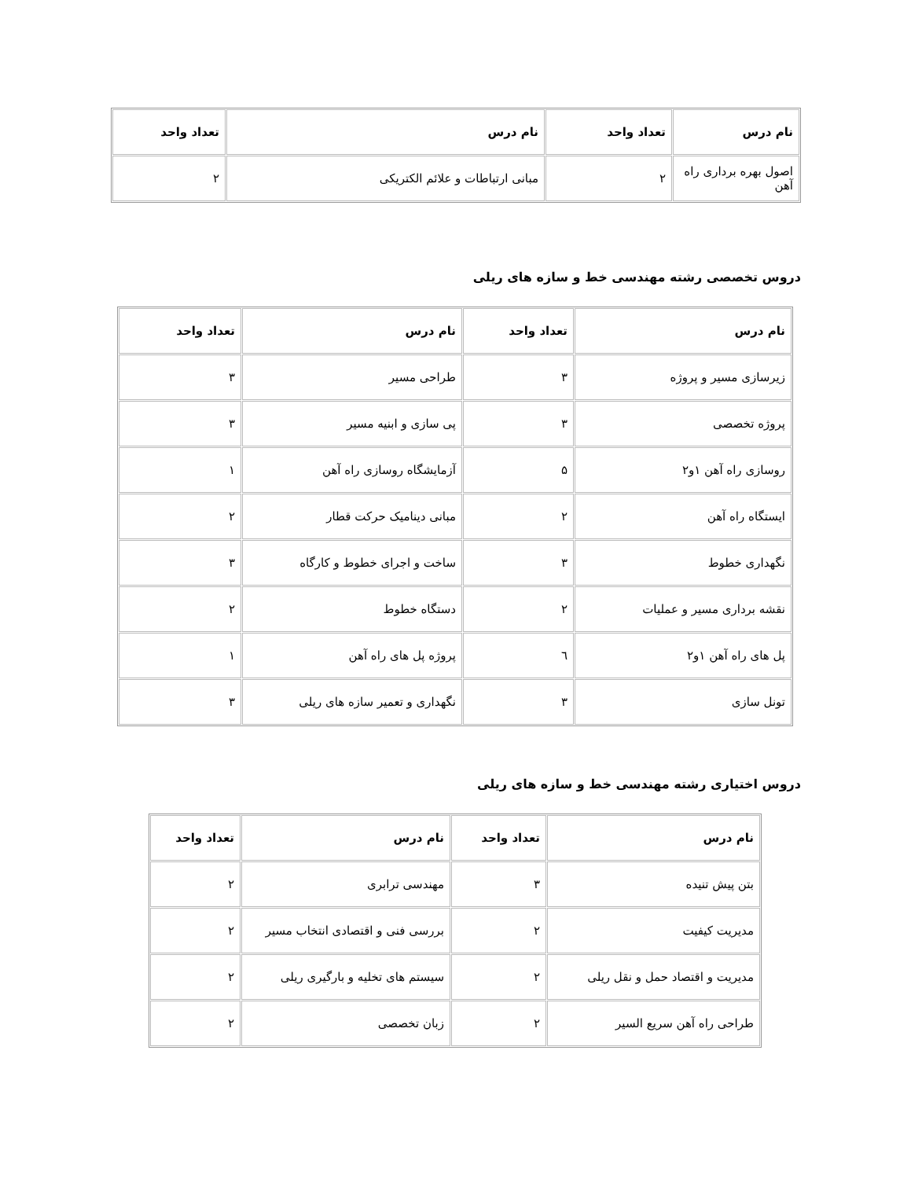| نام درس | تعداد واحد | نام درس | تعداد واحد |
| --- | --- | --- | --- |
| اصول بهره برداری راه آهن | ۲ | مبانی ارتباطات و علائم الکتریکی | ۲ |
دروس تخصصی رشته مهندسی خط و سازه های ریلی
| نام درس | تعداد واحد | نام درس | تعداد واحد |
| --- | --- | --- | --- |
| زیرسازی مسیر و پروژه | ۳ | طراحی مسیر | ۳ |
| پروژه تخصصی | ۳ | پی سازی و ابنیه مسیر | ۳ |
| روسازی راه آهن ۱و۲ | ۵ | آزمایشگاه روسازی راه آهن | ۱ |
| ایستگاه راه آهن | ۲ | مبانی دینامیک حرکت قطار | ۲ |
| نگهداری خطوط | ۳ | ساخت و اجرای خطوط و کارگاه | ۳ |
| نقشه برداری مسیر و عملیات | ۲ | دستگاه خطوط | ۲ |
| پل های راه آهن ۱و۲ | ٦ | پروژه پل های راه آهن | ۱ |
| تونل سازی | ۳ | نگهداری و تعمیر سازه های ریلی | ۳ |
دروس اختیاری رشته مهندسی خط و سازه های ریلی
| نام درس | تعداد واحد | نام درس | تعداد واحد |
| --- | --- | --- | --- |
| بتن پیش تنیده | ۳ | مهندسی ترابری | ۲ |
| مدیریت کیفیت | ۲ | بررسی فنی و اقتصادی انتخاب مسیر | ۲ |
| مدیریت و اقتصاد حمل و نقل ریلی | ۲ | سیستم های تخلیه و بارگیری ریلی | ۲ |
| طراحی راه آهن سریع السیر | ۲ | زبان تخصصی | ۲ |